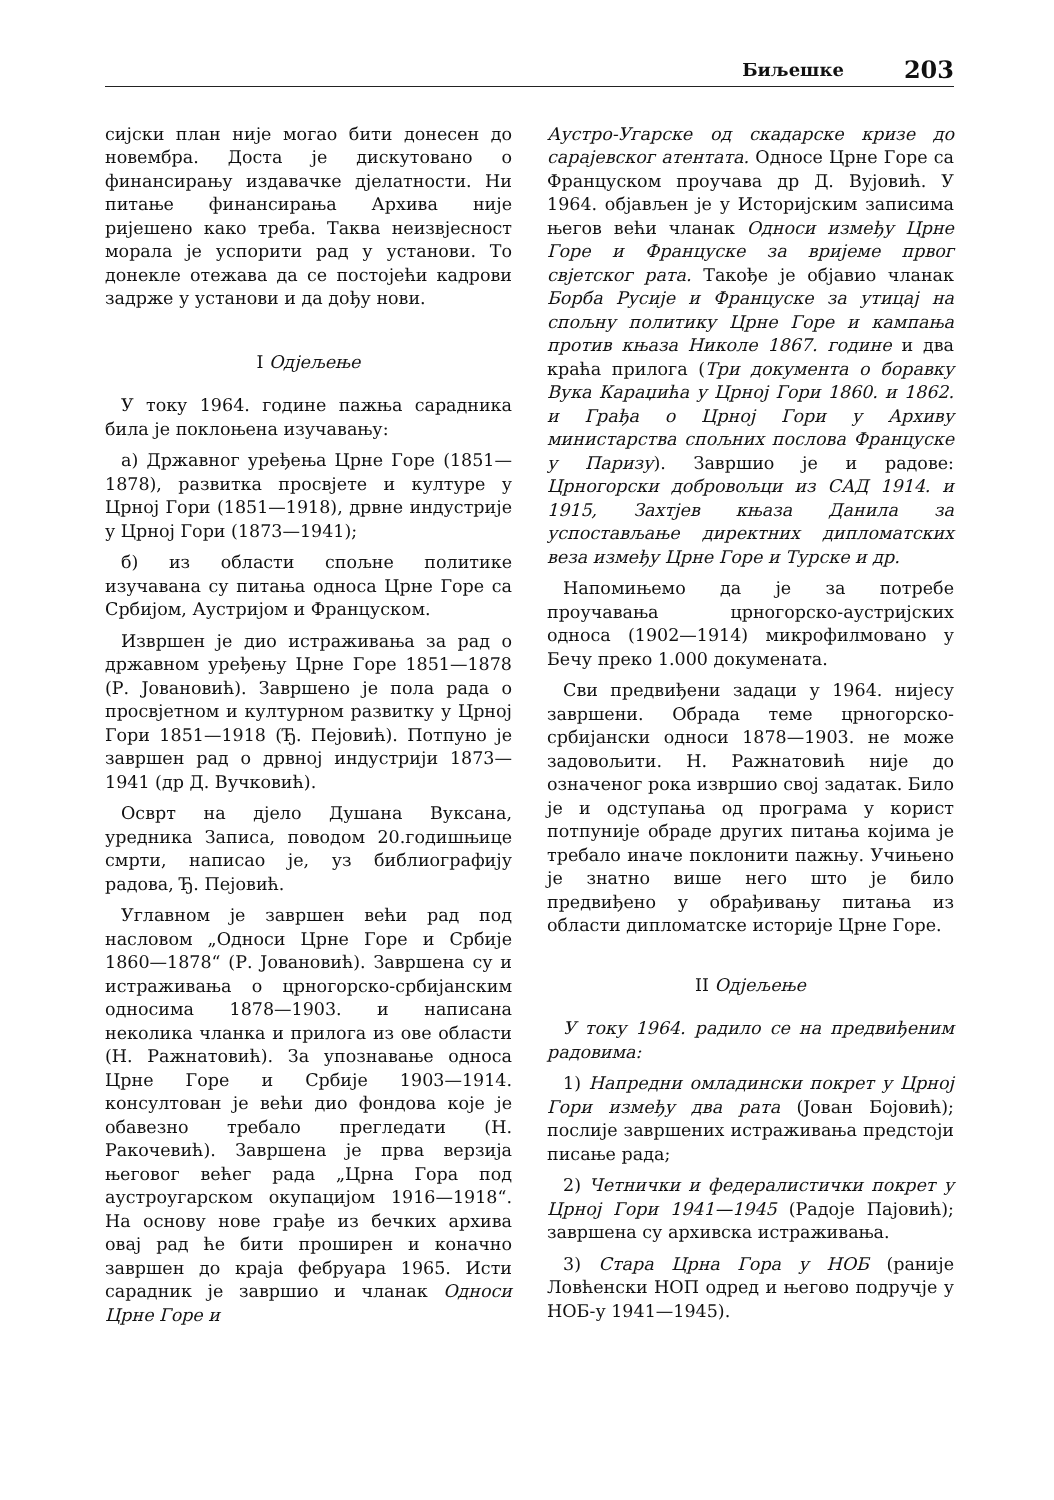Биљешке 203
сијски план није могао бити донесен до новембра. Доста је дискутовано о финансирању издавачке дјелатности. Ни питање финансирања Архива није ријешено како треба. Таква неизвјесност морала је успорити рад у установи. То донекле отежава да се постојећи кадрови задрже у установи и да дођу нови.
I Одјељење
У току 1964. године пажња сарадника била је поклоњена изучавању:
а) Државног уређења Црне Горе (1851—1878), развитка просвјете и културе у Црној Гори (1851—1918), дрвне индустрије у Црној Гори (1873—1941);
б) из области спољне политике изучавана су питања односа Црне Горе са Србијом, Аустријом и Француском.
Извршен је дио истраживања за рад о државном уређењу Црне Горе 1851—1878 (Р. Јовановић). Завршено је пола рада о просвјетном и културном развитку у Црној Гори 1851—1918 (Ђ. Пејовић). Потпуно је завршен рад о дрвној индустрији 1873—1941 (др Д. Вучковић).
Осврт на дјело Душана Вуксана, уредника Записа, поводом 20.годишњице смрти, написао је, уз библиографију радова, Ђ. Пејовић.
Углавном је завршен већи рад под насловом „Односи Црне Горе и Србије 1860—1878“ (Р. Јовановић). Завршена су и истраживања о црногорско-србијанским односима 1878—1903. и написана неколика чланка и прилога из ове области (Н. Ражнатовић). За упознавање односа Црне Горе и Србије 1903—1914. консултован је већи дио фондова које је обавезно требало прегледати (Н. Ракочевић). Завршена је прва верзија његовог већег рада „Црна Гора под аустроугарском окупацијом 1916—1918“. На основу нове грађе из бечких архива овај рад ће бити проширен и коначно завршен до краја фебруара 1965. Исти сарадник је завршио и чланак Односи Црне Горе и
Аустро-Угарске од скадарске кризе до сарајевског атентата. Односе Црне Горе са Француском проучава др Д. Вујовић. У 1964. објављен је у Историјским записима његов већи чланак Односи између Црне Горе и Француске за вријеме првог свјетског рата. Такође је објавио чланак Борба Русије и Француске за утицај на спољну политику Црне Горе и кампања против књаза Николе 1867. године и два краћа прилога (Три документа о боравку Вука Караџића у Црној Гори 1860. и 1862. и Грађа о Црној Гори у Архиву министарства спољних послова Француске у Паризу). Завршио је и радове: Црногорски добровољци из САД 1914. и 1915, Захтјев књаза Данила за успостављање директних дипломатских веза између Црне Горе и Турске и др.
Напомињемо да је за потребе проучавања црногорско-аустријских односа (1902—1914) микрофилмовано у Бечу преко 1.000 докумената.
Сви предвиђени задаци у 1964. нијесу завршени. Обрада теме црногорско-србијански односи 1878—1903. не може задовољити. Н. Ражнатовић није до означеног рока извршио свој задатак. Било је и одступања од програма у корист потпуније обраде других питања којима је требало иначе поклонити пажњу. Учињено је знатно више него што је било предвиђено у обрађивању питања из области дипломатске историје Црне Горе.
II Одјељење
У току 1964. радило се на предвиђеним радовима:
1) Напредни омладински покрет у Црној Гори између два рата (Јован Бојовић); послије завршених истраживања предстоји писање рада;
2) Четнички и федералистички покрет у Црној Гори 1941—1945 (Радоје Пајовић); завршена су архивска истраживања.
3) Стара Црна Гора у НОБ (раније Ловћенски НОП одред и његово подручје у НОБ-у 1941—1945).